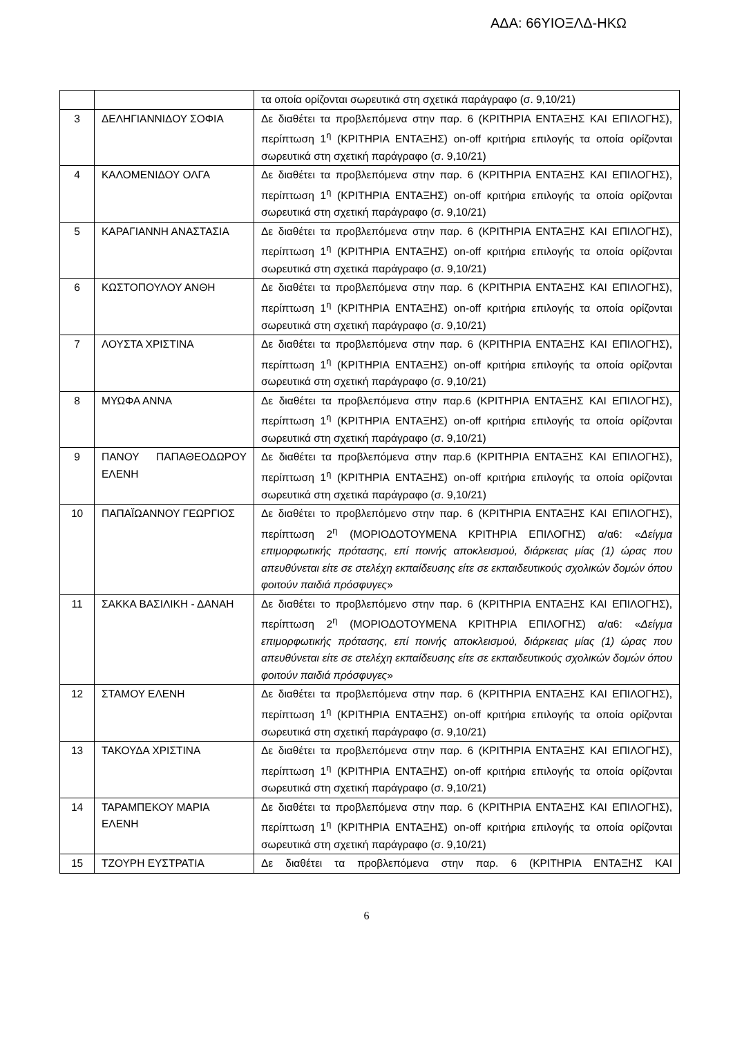ΑΔΑ: 66ΥΙΟΞΛΔ-ΗΚΩ
| | | τα οποία ορίζονται σωρευτικά στη σχετικά παράγραφο (σ. 9,10/21) |
| 3 | ΔΕΛΗΓΙΑΝΝΙΔΟΥ ΣΟΦΙΑ | Δε διαθέτει τα προβλεπόμενα στην παρ. 6 (ΚΡΙΤΗΡΙΑ ΕΝΤΑΞΗΣ ΚΑΙ ΕΠΙΛΟΓΗΣ), περίπτωση 1<sup>η</sup> (ΚΡΙΤΗΡΙΑ ΕΝΤΑΞΗΣ) on-off κριτήρια επιλογής τα οποία ορίζονται σωρευτικά στη σχετική παράγραφο (σ. 9,10/21) |
| 4 | ΚΑΛΟΜΕΝΙΔΟΥ ΟΛΓΑ | Δε διαθέτει τα προβλεπόμενα στην παρ. 6 (ΚΡΙΤΗΡΙΑ ΕΝΤΑΞΗΣ ΚΑΙ ΕΠΙΛΟΓΗΣ), περίπτωση 1<sup>η</sup> (ΚΡΙΤΗΡΙΑ ΕΝΤΑΞΗΣ) on-off κριτήρια επιλογής τα οποία ορίζονται σωρευτικά στη σχετική παράγραφο (σ. 9,10/21) |
| 5 | ΚΑΡΑΓΙΑΝΝΗ ΑΝΑΣΤΑΣΙΑ | Δε διαθέτει τα προβλεπόμενα στην παρ. 6 (ΚΡΙΤΗΡΙΑ ΕΝΤΑΞΗΣ ΚΑΙ ΕΠΙΛΟΓΗΣ), περίπτωση 1<sup>η</sup> (ΚΡΙΤΗΡΙΑ ΕΝΤΑΞΗΣ) on-off κριτήρια επιλογής τα οποία ορίζονται σωρευτικά στη σχετικά παράγραφο (σ. 9,10/21) |
| 6 | ΚΩΣΤΟΠΟΥΛΟΥ ΑΝΘΗ | Δε διαθέτει τα προβλεπόμενα στην παρ. 6 (ΚΡΙΤΗΡΙΑ ΕΝΤΑΞΗΣ ΚΑΙ ΕΠΙΛΟΓΗΣ), περίπτωση 1<sup>η</sup> (ΚΡΙΤΗΡΙΑ ΕΝΤΑΞΗΣ) on-off κριτήρια επιλογής τα οποία ορίζονται σωρευτικά στη σχετική παράγραφο (σ. 9,10/21) |
| 7 | ΛΟΥΣΤΑ ΧΡΙΣΤΙΝΑ | Δε διαθέτει τα προβλεπόμενα στην παρ. 6 (ΚΡΙΤΗΡΙΑ ΕΝΤΑΞΗΣ ΚΑΙ ΕΠΙΛΟΓΗΣ), περίπτωση 1<sup>η</sup> (ΚΡΙΤΗΡΙΑ ΕΝΤΑΞΗΣ) on-off κριτήρια επιλογής τα οποία ορίζονται σωρευτικά στη σχετική παράγραφο (σ. 9,10/21) |
| 8 | ΜΥΩΦΑ ΑΝΝΑ | Δε διαθέτει τα προβλεπόμενα στην παρ.6 (ΚΡΙΤΗΡΙΑ ΕΝΤΑΞΗΣ ΚΑΙ ΕΠΙΛΟΓΗΣ), περίπτωση 1<sup>η</sup> (ΚΡΙΤΗΡΙΑ ΕΝΤΑΞΗΣ) on-off κριτήρια επιλογής τα οποία ορίζονται σωρευτικά στη σχετική παράγραφο (σ. 9,10/21) |
| 9 | ΠΑΝΟΥ ΠΑΠΑΘΕΟΔΩΡΟΥ ΕΛΕΝΗ | Δε διαθέτει τα προβλεπόμενα στην παρ.6 (ΚΡΙΤΗΡΙΑ ΕΝΤΑΞΗΣ ΚΑΙ ΕΠΙΛΟΓΗΣ), περίπτωση 1<sup>η</sup> (ΚΡΙΤΗΡΙΑ ΕΝΤΑΞΗΣ) on-off κριτήρια επιλογής τα οποία ορίζονται σωρευτικά στη σχετικά παράγραφο (σ. 9,10/21) |
| 10 | ΠΑΠΑΪΩΑΝΝΟΥ ΓΕΩΡΓΙΟΣ | Δε διαθέτει το προβλεπόμενο στην παρ. 6 (ΚΡΙΤΗΡΙΑ ΕΝΤΑΞΗΣ ΚΑΙ ΕΠΙΛΟΓΗΣ), περίπτωση 2<sup>η</sup> (ΜΟΡΙΟΔΟΤΟΥΜΕΝΑ ΚΡΙΤΗΡΙΑ ΕΠΙΛΟΓΗΣ) α/α6: « Δείγμα επιμορφωτικής πρότασης, επί ποινής αποκλεισμού, διάρκειας μίας (1) ώρας που απευθύνεται είτε σε στελέχη εκπαίδευσης είτε σε εκπαιδευτικούς σχολικών δομών όπου φοιτούν παιδιά πρόσφυγες » |
| 11 | ΣΑΚΚΑ ΒΑΣΙΛΙΚΗ - ΔΑΝΑΗ | Δε διαθέτει το προβλεπόμενο στην παρ. 6 (ΚΡΙΤΗΡΙΑ ΕΝΤΑΞΗΣ ΚΑΙ ΕΠΙΛΟΓΗΣ), περίπτωση 2<sup>η</sup> (ΜΟΡΙΟΔΟΤΟΥΜΕΝΑ ΚΡΙΤΗΡΙΑ ΕΠΙΛΟΓΗΣ) α/α6: « Δείγμα επιμορφωτικής πρότασης, επί ποινής αποκλεισμού, διάρκειας μίας (1) ώρας που απευθύνεται είτε σε στελέχη εκπαίδευσης είτε σε εκπαιδευτικούς σχολικών δομών όπου φοιτούν παιδιά πρόσφυγες » |
| 12 | ΣΤΑΜΟΥ ΕΛΕΝΗ | Δε διαθέτει τα προβλεπόμενα στην παρ. 6 (ΚΡΙΤΗΡΙΑ ΕΝΤΑΞΗΣ ΚΑΙ ΕΠΙΛΟΓΗΣ), περίπτωση 1<sup>η</sup> (ΚΡΙΤΗΡΙΑ ΕΝΤΑΞΗΣ) on-off κριτήρια επιλογής τα οποία ορίζονται σωρευτικά στη σχετική παράγραφο (σ. 9,10/21) |
| 13 | ΤΑΚΟΥΔΑ ΧΡΙΣΤΙΝΑ | Δε διαθέτει τα προβλεπόμενα στην παρ. 6 (ΚΡΙΤΗΡΙΑ ΕΝΤΑΞΗΣ ΚΑΙ ΕΠΙΛΟΓΗΣ), περίπτωση 1<sup>η</sup> (ΚΡΙΤΗΡΙΑ ΕΝΤΑΞΗΣ) on-off κριτήρια επιλογής τα οποία ορίζονται σωρευτικά στη σχετική παράγραφο (σ. 9,10/21) |
| 14 | ΤΑΡΑΜΠΕΚΟΥ ΜΑΡΙΑ ΕΛΕΝΗ | Δε διαθέτει τα προβλεπόμενα στην παρ. 6 (ΚΡΙΤΗΡΙΑ ΕΝΤΑΞΗΣ ΚΑΙ ΕΠΙΛΟΓΗΣ), περίπτωση 1<sup>η</sup> (ΚΡΙΤΗΡΙΑ ΕΝΤΑΞΗΣ) on-off κριτήρια επιλογής τα οποία ορίζονται σωρευτικά στη σχετική παράγραφο (σ. 9,10/21) |
| 15 | ΤΖΟΥΡΗ ΕΥΣΤΡΑΤΙΑ | Δε διαθέτει τα προβλεπόμενα στην παρ. 6 (ΚΡΙΤΗΡΙΑ ΕΝΤΑΞΗΣ ΚΑΙ |
6